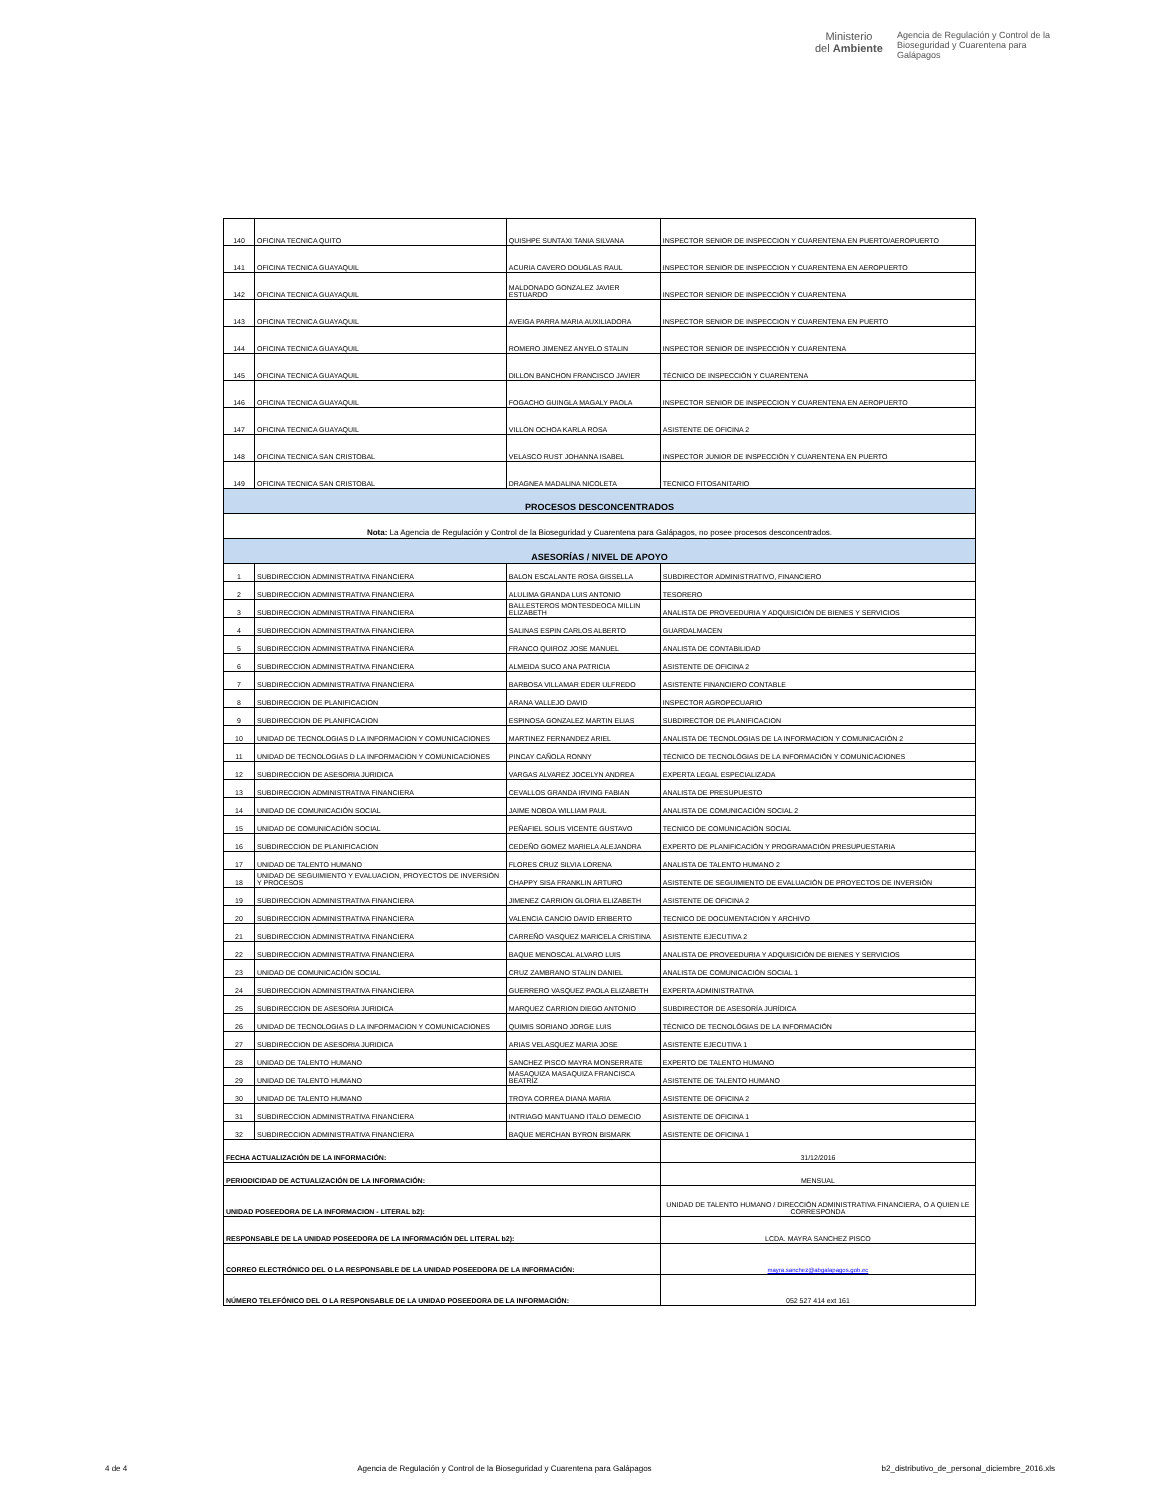Ministerio
del Ambiente
Agencia de Regulación y Control de la
Bioseguridad y Cuarentena para
Galápagos
| 140 | OFICINA TECNICA QUITO | QUISHPE SUNTAXI TANIA SILVANA | INSPECTOR SENIOR DE INSPECCION Y CUARENTENA EN PUERTO/AEROPUERTO |
| 141 | OFICINA TECNICA GUAYAQUIL | ACURIA CAVERO DOUGLAS RAUL | INSPECTOR SENIOR DE INSPECCION Y CUARENTENA EN AEROPUERTO |
| 142 | OFICINA TECNICA GUAYAQUIL | MALDONADO GONZALEZ JAVIER ESTUARDO | INSPECTOR SENIOR DE INSPECCIÓN Y CUARENTENA |
| 143 | OFICINA TECNICA GUAYAQUIL | AVEIGA PARRA MARIA AUXILIADORA | INSPECTOR SENIOR DE INSPECCION Y CUARENTENA EN PUERTO |
| 144 | OFICINA TECNICA GUAYAQUIL | ROMERO JIMENEZ ANYELO STALIN | INSPECTOR SENIOR DE INSPECCIÓN Y CUARENTENA |
| 145 | OFICINA TECNICA GUAYAQUIL | DILLON BANCHON FRANCISCO JAVIER | TÉCNICO DE INSPECCIÓN Y CUARENTENA |
| 146 | OFICINA TECNICA GUAYAQUIL | FOGACHO GUINGLA MAGALY PAOLA | INSPECTOR SENIOR DE INSPECCION Y CUARENTENA EN AEROPUERTO |
| 147 | OFICINA TECNICA GUAYAQUIL | VILLON OCHOA KARLA ROSA | ASISTENTE DE OFICINA 2 |
| 148 | OFICINA TECNICA SAN CRISTOBAL | VELASCO RUST JOHANNA ISABEL | INSPECTOR JUNIOR DE INSPECCIÓN Y CUARENTENA EN PUERTO |
| 149 | OFICINA TECNICA SAN CRISTOBAL | DRAGNEA MADALINA NICOLETA | TECNICO FITOSANITARIO |
| PROCESOS DESCONCENTRADOS | | | |
| Nota: La Agencia de Regulación y Control de la Bioseguridad y Cuarentena para Galápagos, no posee procesos desconcentrados. | | | |
| ASESORÍAS / NIVEL DE APOYO | | | |
| 1 | SUBDIRECCION ADMINISTRATIVA FINANCIERA | BALON ESCALANTE ROSA GISSELLA | SUBDIRECTOR ADMINISTRATIVO, FINANCIERO |
| 2 | SUBDIRECCION ADMINISTRATIVA FINANCIERA | ALULIMA GRANDA LUIS ANTONIO | TESORERO |
| 3 | SUBDIRECCION ADMINISTRATIVA FINANCIERA | BALLESTEROS MONTESDEOCA MILLIN ELIZABETH | ANALISTA DE PROVEEDURIA Y ADQUISICIÓN DE BIENES Y SERVICIOS |
| 4 | SUBDIRECCION ADMINISTRATIVA FINANCIERA | SALINAS ESPIN CARLOS ALBERTO | GUARDALMACEN |
| 5 | SUBDIRECCION ADMINISTRATIVA FINANCIERA | FRANCO QUIROZ JOSE MANUEL | ANALISTA DE CONTABILIDAD |
| 6 | SUBDIRECCION ADMINISTRATIVA FINANCIERA | ALMEIDA SUCO ANA PATRICIA | ASISTENTE DE OFICINA 2 |
| 7 | SUBDIRECCION ADMINISTRATIVA FINANCIERA | BARBOSA VILLAMAR EDER ULFREDO | ASISTENTE FINANCIERO CONTABLE |
| 8 | SUBDIRECCION DE PLANIFICACION | ARANA VALLEJO DAVID | INSPECTOR AGROPECUARIO |
| 9 | SUBDIRECCION DE PLANIFICACION | ESPINOSA GONZALEZ MARTIN ELIAS | SUBDIRECTOR DE PLANIFICACION |
| 10 | UNIDAD DE TECNOLOGIAS D LA INFORMACION Y COMUNICACIONES | MARTINEZ FERNANDEZ ARIEL | ANALISTA DE TECNOLOGIAS DE LA INFORMACION Y COMUNICACIÓN 2 |
| 11 | UNIDAD DE TECNOLOGIAS D LA INFORMACION Y COMUNICACIONES | PINCAY CAÑOLA RONNY | TÉCNICO DE TECNOLÓGIAS DE LA INFORMACIÓN Y COMUNICACIONES |
| 12 | SUBDIRECCION DE ASESORIA JURIDICA | VARGAS ALVAREZ JOCELYN ANDREA | EXPERTA LEGAL ESPECIALIZADA |
| 13 | SUBDIRECCION ADMINISTRATIVA FINANCIERA | CEVALLOS GRANDA IRVING FABIAN | ANALISTA DE PRESUPUESTO |
| 14 | UNIDAD DE COMUNICACIÓN SOCIAL | JAIME NOBOA WILLIAM PAUL | ANALISTA DE COMUNICACIÓN SOCIAL 2 |
| 15 | UNIDAD DE COMUNICACIÓN SOCIAL | PEÑAFIEL SOLIS VICENTE GUSTAVO | TECNICO DE COMUNICACIÓN SOCIAL |
| 16 | SUBDIRECCION DE PLANIFICACION | CEDEÑO GOMEZ MARIELA ALEJANDRA | EXPERTO DE PLANIFICACIÓN Y PROGRAMACIÓN PRESUPUESTARIA |
| 17 | UNIDAD DE TALENTO HUMANO | FLORES CRUZ SILVIA LORENA | ANALISTA DE TALENTO HUMANO 2 |
| 18 | UNIDAD DE SEGUIMIENTO Y EVALUACION, PROYECTOS DE INVERSIÓN Y PROCESOS | CHAPPY SISA FRANKLIN ARTURO | ASISTENTE DE SEGUIMIENTO DE EVALUACIÓN DE PROYECTOS DE INVERSIÓN |
| 19 | SUBDIRECCION ADMINISTRATIVA FINANCIERA | JIMENEZ CARRION GLORIA ELIZABETH | ASISTENTE DE OFICINA 2 |
| 20 | SUBDIRECCION ADMINISTRATIVA FINANCIERA | VALENCIA CANCIO DAVID ERIBERTO | TECNICO DE DOCUMENTACION Y ARCHIVO |
| 21 | SUBDIRECCION ADMINISTRATIVA FINANCIERA | CARREÑO VASQUEZ MARICELA CRISTINA | ASISTENTE EJECUTIVA 2 |
| 22 | SUBDIRECCION ADMINISTRATIVA FINANCIERA | BAQUE MENOSCAL ALVARO LUIS | ANALISTA DE PROVEEDURIA Y ADQUISICIÓN DE BIENES Y SERVICIOS |
| 23 | UNIDAD DE COMUNICACIÓN SOCIAL | CRUZ ZAMBRANO STALIN DANIEL | ANALISTA DE COMUNICACIÓN SOCIAL 1 |
| 24 | SUBDIRECCION ADMINISTRATIVA FINANCIERA | GUERRERO VASQUEZ PAOLA ELIZABETH | EXPERTA ADMINISTRATIVA |
| 25 | SUBDIRECCION DE ASESORIA JURIDICA | MARQUEZ CARRION DIEGO ANTONIO | SUBDIRECTOR DE ASESORÍA JURÍDICA |
| 26 | UNIDAD DE TECNOLOGIAS D LA INFORMACION Y COMUNICACIONES | QUIMIS SORIANO JORGE LUIS | TÉCNICO DE TECNOLÓGIAS DE LA INFORMACIÓN |
| 27 | SUBDIRECCION DE ASESORIA JURIDICA | ARIAS VELASQUEZ MARIA JOSE | ASISTENTE EJECUTIVA 1 |
| 28 | UNIDAD DE TALENTO HUMANO | SANCHEZ PISCO MAYRA MONSERRATE | EXPERTO DE TALENTO HUMANO |
| 29 | UNIDAD DE TALENTO HUMANO | MASAQUIZA MASAQUIZA FRANCISCA BEATRIZ | ASISTENTE DE TALENTO HUMANO |
| 30 | UNIDAD DE TALENTO HUMANO | TROYA CORREA DIANA MARIA | ASISTENTE DE OFICINA 2 |
| 31 | SUBDIRECCION ADMINISTRATIVA FINANCIERA | INTRIAGO MANTUANO ITALO DEMECIO | ASISTENTE DE OFICINA 1 |
| 32 | SUBDIRECCION ADMINISTRATIVA FINANCIERA | BAQUE MERCHAN BYRON BISMARK | ASISTENTE DE OFICINA 1 |
| FECHA ACTUALIZACIÓN DE LA INFORMACIÓN: | | | 31/12/2016 |
| PERIODICIDAD DE ACTUALIZACIÓN DE LA INFORMACIÓN: | | | MENSUAL |
| UNIDAD POSEEDORA DE LA INFORMACION - LITERAL b2): | | | UNIDAD DE TALENTO HUMANO / DIRECCIÓN ADMINISTRATIVA FINANCIERA, O A QUIEN LE CORRESPONDA |
| RESPONSABLE DE LA UNIDAD POSEEDORA DE LA INFORMACIÓN DEL LITERAL b2): | | | LCDA. MAYRA SANCHEZ PISCO |
| CORREO ELECTRÓNICO DEL O LA RESPONSABLE DE LA UNIDAD POSEEDORA DE LA INFORMACIÓN: | | | mayra.sanchez@abgalapagos.gob.ec |
| NÚMERO TELEFÓNICO DEL O LA RESPONSABLE DE LA UNIDAD POSEEDORA DE LA INFORMACIÓN: | | | 052 527 414 ext 161 |
4 de 4 Agencia de Regulación y Control de la Bioseguridad y Cuarentena para Galápagos b2_distributivo_de_personal_diciembre_2016.xls